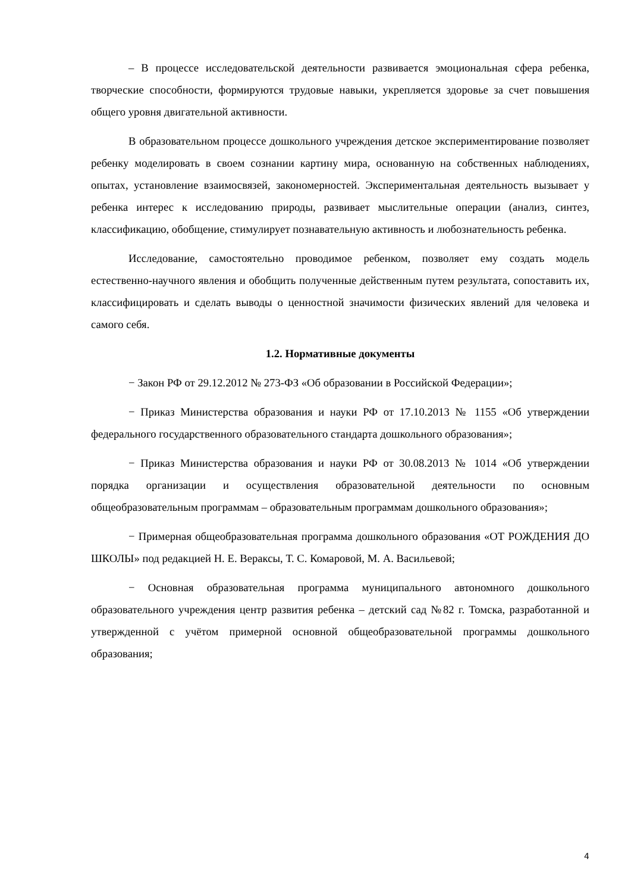– В процессе исследовательской деятельности развивается эмоциональная сфера ребенка, творческие способности, формируются трудовые навыки, укрепляется здоровье за счет повышения общего уровня двигательной активности.
В образовательном процессе дошкольного учреждения детское экспериментирование позволяет ребенку моделировать в своем сознании картину мира, основанную на собственных наблюдениях, опытах, установление взаимосвязей, закономерностей. Экспериментальная деятельность вызывает у ребенка интерес к исследованию природы, развивает мыслительные операции (анализ, синтез, классификацию, обобщение, стимулирует познавательную активность и любознательность ребенка.
Исследование, самостоятельно проводимое ребенком, позволяет ему создать модель естественно-научного явления и обобщить полученные действенным путем результата, сопоставить их, классифицировать и сделать выводы о ценностной значимости физических явлений для человека и самого себя.
1.2. Нормативные документы
− Закон РФ от 29.12.2012 № 273-ФЗ «Об образовании в Российской Федерации»;
− Приказ Министерства образования и науки РФ от 17.10.2013 № 1155 «Об утверждении федерального государственного образовательного стандарта дошкольного образования»;
− Приказ Министерства образования и науки РФ от 30.08.2013 № 1014 «Об утверждении порядка организации и осуществления образовательной деятельности по основным общеобразовательным программам – образовательным программам дошкольного образования»;
− Примерная общеобразовательная программа дошкольного образования «ОТ РОЖДЕНИЯ ДО ШКОЛЫ» под редакцией Н. Е. Вераксы, Т. С. Комаровой, М. А. Васильевой;
− Основная образовательная программа муниципального автономного дошкольного образовательного учреждения центр развития ребенка – детский сад №82 г. Томска, разработанной и утвержденной с учётом примерной основной общеобразовательной программы дошкольного образования;
4